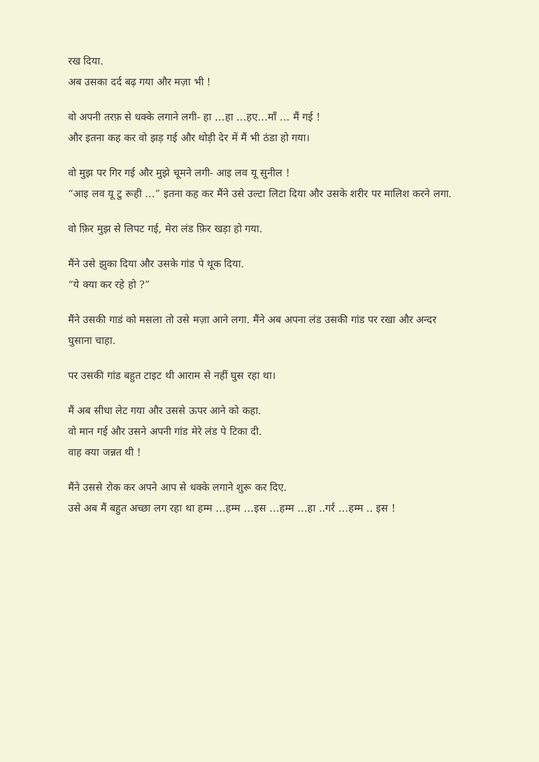रख दिया.
अब उसका दर्द बढ़ गया और मज़ा भी !
वो अपनी तरफ़ से धक्के लगाने लगी- हा …हा …हए…माँ … मैं गई !
और इतना कह कर वो झड़ गई और थोड़ी देर में मैं भी ठंडा हो गया।
वो मुझ पर गिर गई और मुझे चूमने लगी- आइ लव यू सुनील !
“आइ लव यू टु रूही …” इतना कह कर मैंने उसे उल्टा लिटा दिया और उसके शरीर पर मालिश करने लगा.
वो फ़िर मुझ से लिपट गई, मेरा लंड फ़िर खड़ा हो गया.
मैंने उसे झुका दिया और उसके गांड पे थूक दिया.
“ये क्या कर रहे हो ?”
मैंने उसकी गाडं को मसला तो उसे मज़ा आने लगा. मैंने अब अपना लंड उसकी गांड पर रखा और अन्दर घुसाना चाहा.
पर उसकी गांड बहुत टाइट थी आराम से नहीं घुस रहा था।
मैं अब सीधा लेट गया और उससे ऊपर आने को कहा.
वो मान गई और उसने अपनी गांड मेरे लंड पे टिका दी.
वाह क्या जन्नत थी !
मैंने उससे रोक कर अपने आप से धक्के लगाने शुरू कर दिए.
उसे अब मैं बहुत अच्छा लग रहा था हम्म …हम्म …इस …हम्म …हा ..गर्र …हम्म .. इस !